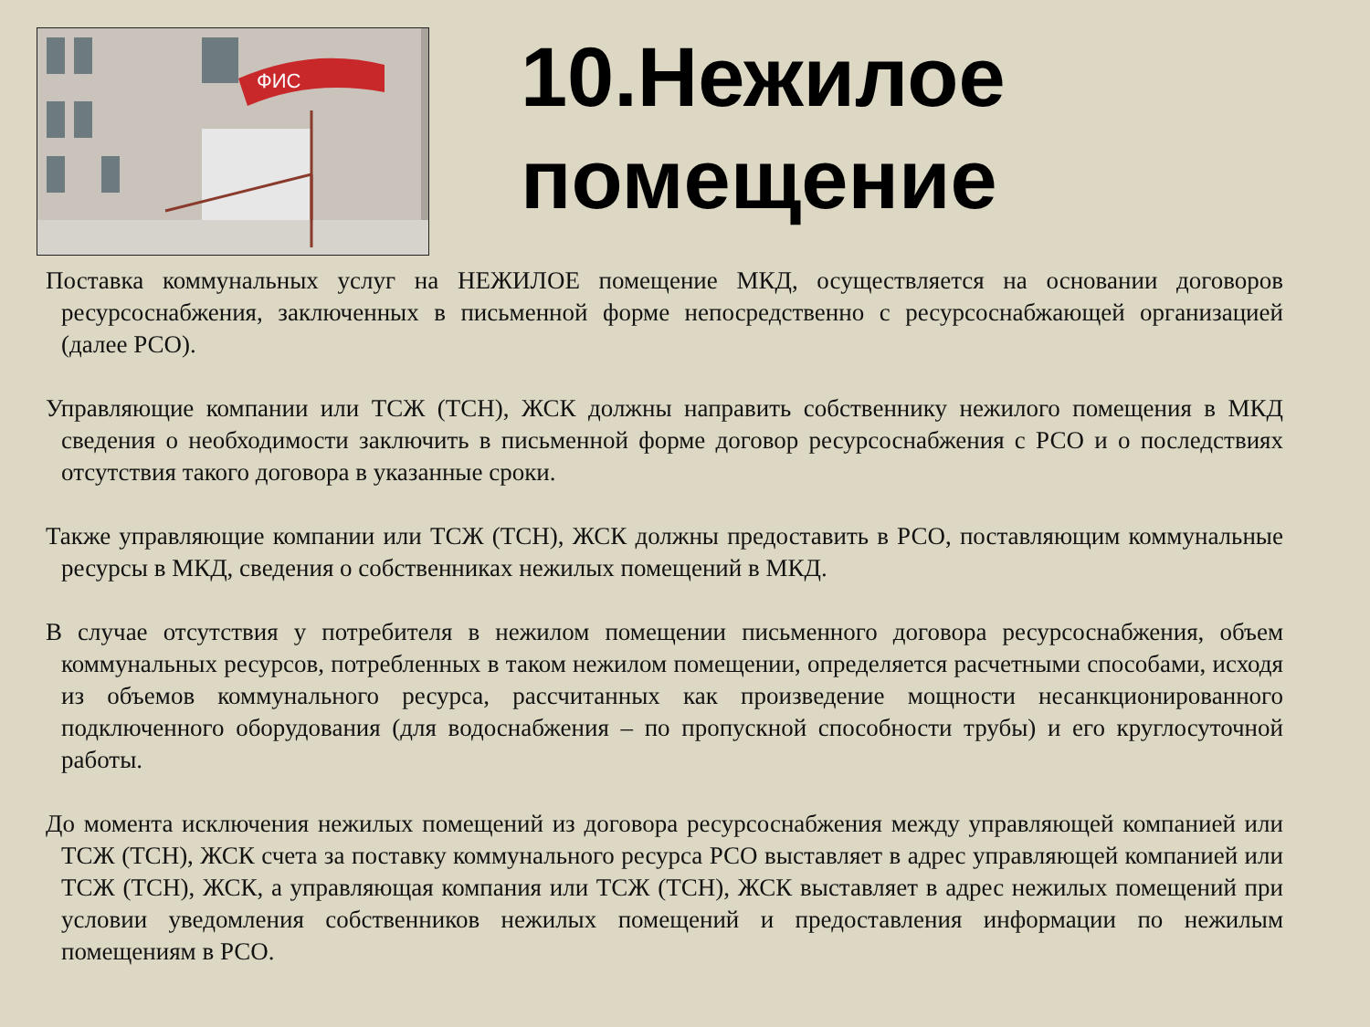ФИС
10.Нежилое помещение
Поставка коммунальных услуг на НЕЖИЛОЕ помещение МКД, осуществляется на основании договоров ресурсоснабжения, заключенных в письменной форме непосредственно с ресурсоснабжающей организацией (далее РСО).
Управляющие компании или ТСЖ (ТСН), ЖСК должны направить собственнику нежилого помещения в МКД сведения о необходимости заключить в письменной форме договор ресурсоснабжения с РСО и о последствиях отсутствия такого договора в указанные сроки.
Также управляющие компании или ТСЖ (ТСН), ЖСК должны предоставить в РСО, поставляющим коммунальные ресурсы в МКД, сведения о собственниках нежилых помещений в МКД.
В случае отсутствия у потребителя в нежилом помещении письменного договора ресурсоснабжения, объем коммунальных ресурсов, потребленных в таком нежилом помещении, определяется расчетными способами, исходя из объемов коммунального ресурса, рассчитанных как произведение мощности несанкционированного подключенного оборудования (для водоснабжения – по пропускной способности трубы) и его круглосуточной работы.
До момента исключения нежилых помещений из договора ресурсоснабжения между управляющей компанией или ТСЖ (ТСН), ЖСК счета за поставку коммунального ресурса РСО выставляет в адрес управляющей компанией или ТСЖ (ТСН), ЖСК, а управляющая компания или ТСЖ (ТСН), ЖСК выставляет в адрес нежилых помещений при условии уведомления собственников нежилых помещений и предоставления информации по нежилым помещениям в РСО.